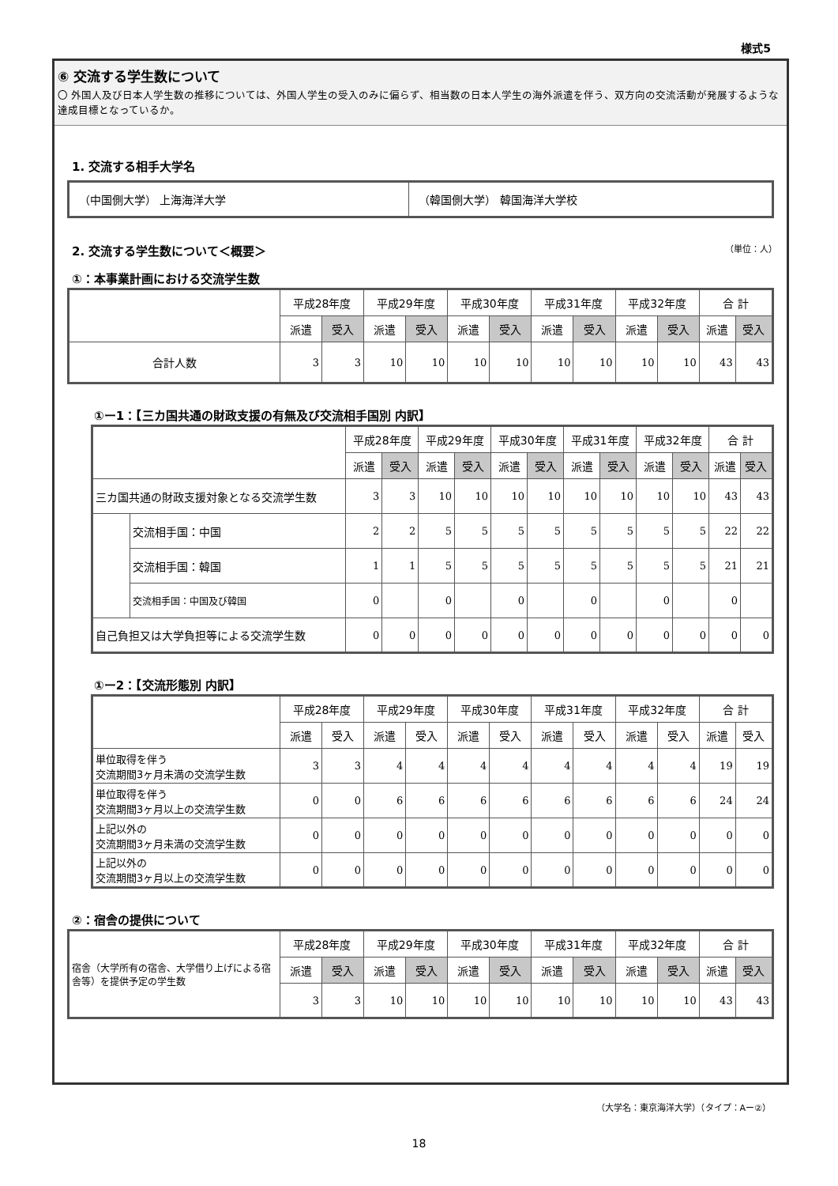様式5
⑥ 交流する学生数について
〇 外国人及び日本人学生数の推移については、外国人学生の受入のみに偏らず、相当数の日本人学生の海外派遣を伴う、双方向の交流活動が発展するような達成目標となっているか。
1. 交流する相手大学名
| （中国側大学） 上海海洋大学 | （韓国側大学） 韓国海洋大学校 |
2. 交流する学生数について＜概要＞ （単位：人）
①：本事業計画における交流学生数
| | 平成28年度 | | 平成29年度 | | 平成30年度 | | 平成31年度 | | 平成32年度 | | 合 計 | |
| --- | --- | --- | --- | --- | --- | --- | --- | --- | --- | --- | --- | --- |
| | 派遣 | 受入 | 派遣 | 受入 | 派遣 | 受入 | 派遣 | 受入 | 派遣 | 受入 | 派遣 | 受入 |
| 合計人数 | 3 | 3 | 10 | 10 | 10 | 10 | 10 | 10 | 10 | 10 | 43 | 43 |
①ー1：【三カ国共通の財政支援の有無及び交流相手国別 内訳】
| | | 平成28年度 | | 平成29年度 | | 平成30年度 | | 平成31年度 | | 平成32年度 | | 合 計 | |
| --- | --- | --- | --- | --- | --- | --- | --- | --- | --- | --- | --- | --- | --- |
| | | 派遣 | 受入 | 派遣 | 受入 | 派遣 | 受入 | 派遣 | 受入 | 派遣 | 受入 | 派遣 | 受入 |
| 三カ国共通の財政支援対象となる交流学生数 | | 3 | 3 | 10 | 10 | 10 | 10 | 10 | 10 | 10 | 10 | 43 | 43 |
| | 交流相手国：中国 | 2 | 2 | 5 | 5 | 5 | 5 | 5 | 5 | 5 | 5 | 22 | 22 |
| | 交流相手国：韓国 | 1 | 1 | 5 | 5 | 5 | 5 | 5 | 5 | 5 | 5 | 21 | 21 |
| | 交流相手国：中国及び韓国 | 0 | | 0 | | 0 | | 0 | | 0 | | 0 | |
| 自己負担又は大学負担等による交流学生数 | | 0 | 0 | 0 | 0 | 0 | 0 | 0 | 0 | 0 | 0 | 0 | 0 |
①ー2：【交流形態別 内訳】
| | 平成28年度 | | 平成29年度 | | 平成30年度 | | 平成31年度 | | 平成32年度 | | 合 計 | |
| --- | --- | --- | --- | --- | --- | --- | --- | --- | --- | --- | --- | --- |
| | 派遣 | 受入 | 派遣 | 受入 | 派遣 | 受入 | 派遣 | 受入 | 派遣 | 受入 | 派遣 | 受入 |
| 単位取得を伴う 交流期間3ヶ月未満の交流学生数 | 3 | 3 | 4 | 4 | 4 | 4 | 4 | 4 | 4 | 4 | 19 | 19 |
| 単位取得を伴う 交流期間3ヶ月以上の交流学生数 | 0 | 0 | 6 | 6 | 6 | 6 | 6 | 6 | 6 | 6 | 24 | 24 |
| 上記以外の 交流期間3ヶ月未満の交流学生数 | 0 | 0 | 0 | 0 | 0 | 0 | 0 | 0 | 0 | 0 | 0 | 0 |
| 上記以外の 交流期間3ヶ月以上の交流学生数 | 0 | 0 | 0 | 0 | 0 | 0 | 0 | 0 | 0 | 0 | 0 | 0 |
②：宿舎の提供について
| 宿舎（大学所有の宿舎、大学借り上げによる宿舎等）を提供予定の学生数 | 平成28年度 | | 平成29年度 | | 平成30年度 | | 平成31年度 | | 平成32年度 | | 合 計 | |
| | 派遣 | 受入 | 派遣 | 受入 | 派遣 | 受入 | 派遣 | 受入 | 派遣 | 受入 | 派遣 | 受入 |
| | 3 | 3 | 10 | 10 | 10 | 10 | 10 | 10 | 10 | 10 | 43 | 43 |
（大学名：東京海洋大学）（タイプ：Aー②）
18